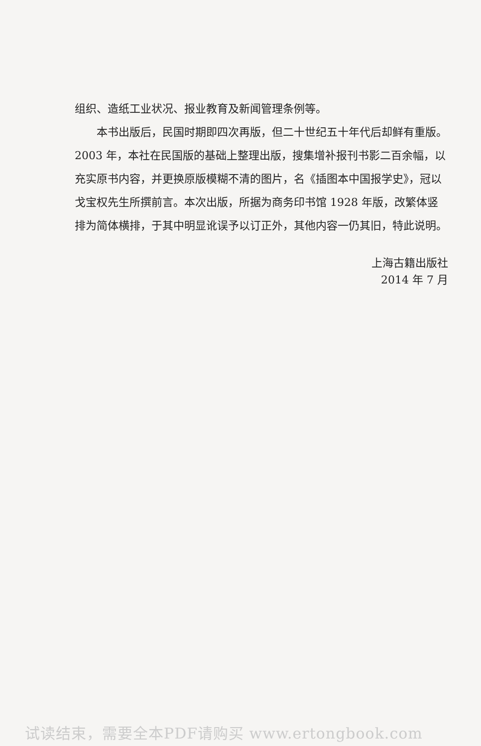组织、造纸工业状况、报业教育及新闻管理条例等。
本书出版后，民国时期即四次再版，但二十世纪五十年代后却鲜有重版。2003 年，本社在民国版的基础上整理出版，搜集增补报刊书影二百余幅，以充实原书内容，并更换原版模糊不清的图片，名《插图本中国报学史》，冠以戈宝权先生所撰前言。本次出版，所据为商务印书馆 1928 年版，改繁体竖排为简体横排，于其中明显讹误予以订正外，其他内容一仍其旧，特此说明。
上海古籍出版社
2014 年 7 月
试读结束，需要全本PDF请购买 www.ertongbook.com